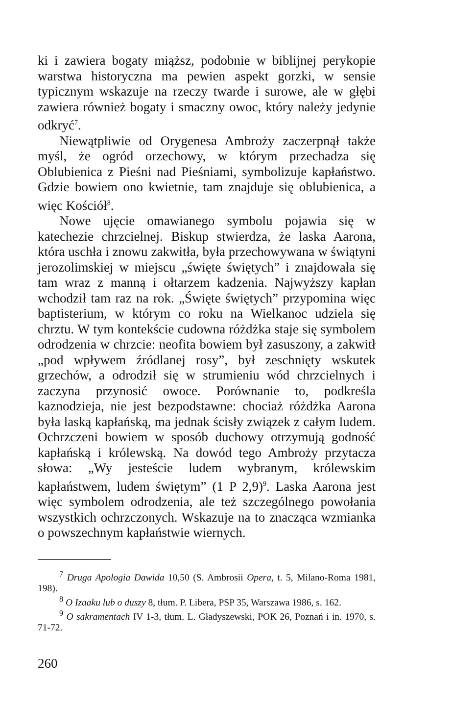ki i zawiera bogaty miąższ, podobnie w biblijnej perykopie warstwa historyczna ma pewien aspekt gorzki, w sensie typicznym wskazuje na rzeczy twarde i surowe, ale w głębi zawiera również bogaty i smaczny owoc, który należy jedynie odkryć<sup>7</sup>.
Niewątpliwie od Orygenesa Ambroży zaczerpnął także myśl, że ogród orzechowy, w którym przechadza się Oblubienica z Pieśni nad Pieśniami, symbolizuje kapłaństwo. Gdzie bowiem ono kwietnie, tam znajduje się oblubienica, a więc Kościół<sup>8</sup>.
Nowe ujęcie omawianego symbolu pojawia się w katechezie chrzcielnej. Biskup stwierdza, że laska Aarona, która uschła i znowu zakwitła, była przechowywana w świątyni jerozolimskiej w miejscu „święte świętych” i znajdowała się tam wraz z manną i ołtarzem kadzenia. Najwyższy kapłan wchodził tam raz na rok. „Święte świętych” przypomina więc baptisterium, w którym co roku na Wielkanoc udziela się chrztu. W tym kontekście cudowna różdżka staje się symbolem odrodzenia w chrzcie: neofita bowiem był zasuszony, a zakwitł „pod wpływem źródlanej rosy”, był zeschnięty wskutek grzechów, a odrodził się w strumieniu wód chrzcielnych i zaczyna przynosić owoce. Porównanie to, podkreśla kaznodzieja, nie jest bezpodstawne: chociaż różdżka Aarona była laską kapłańską, ma jednak ścisły związek z całym ludem. Ochrzczeni bowiem w sposób duchowy otrzymują godność kapłańską i królewską. Na dowód tego Ambroży przytacza słowa: „Wy jesteście ludem wybranym, królewskim kapłaństwem, ludem świętym” (1 P 2,9)<sup>9</sup>. Laska Aarona jest więc symbolem odrodzenia, ale też szczególnego powołania wszystkich ochrzczonych. Wskazuje na to znacząca wzmianka o powszechnym kapłaństwie wiernych.
<sup>7</sup> Druga Apologia Dawida 10,50 (S. Ambrosii Opera, t. 5, Milano-Roma 1981, 198).
<sup>8</sup> O Izaaku lub o duszy 8, tłum. P. Libera, PSP 35, Warszawa 1986, s. 162.
<sup>9</sup> O sakramentach IV 1-3, tłum. L. Gładyszewski, POK 26, Poznań i in. 1970, s. 71-72.
260